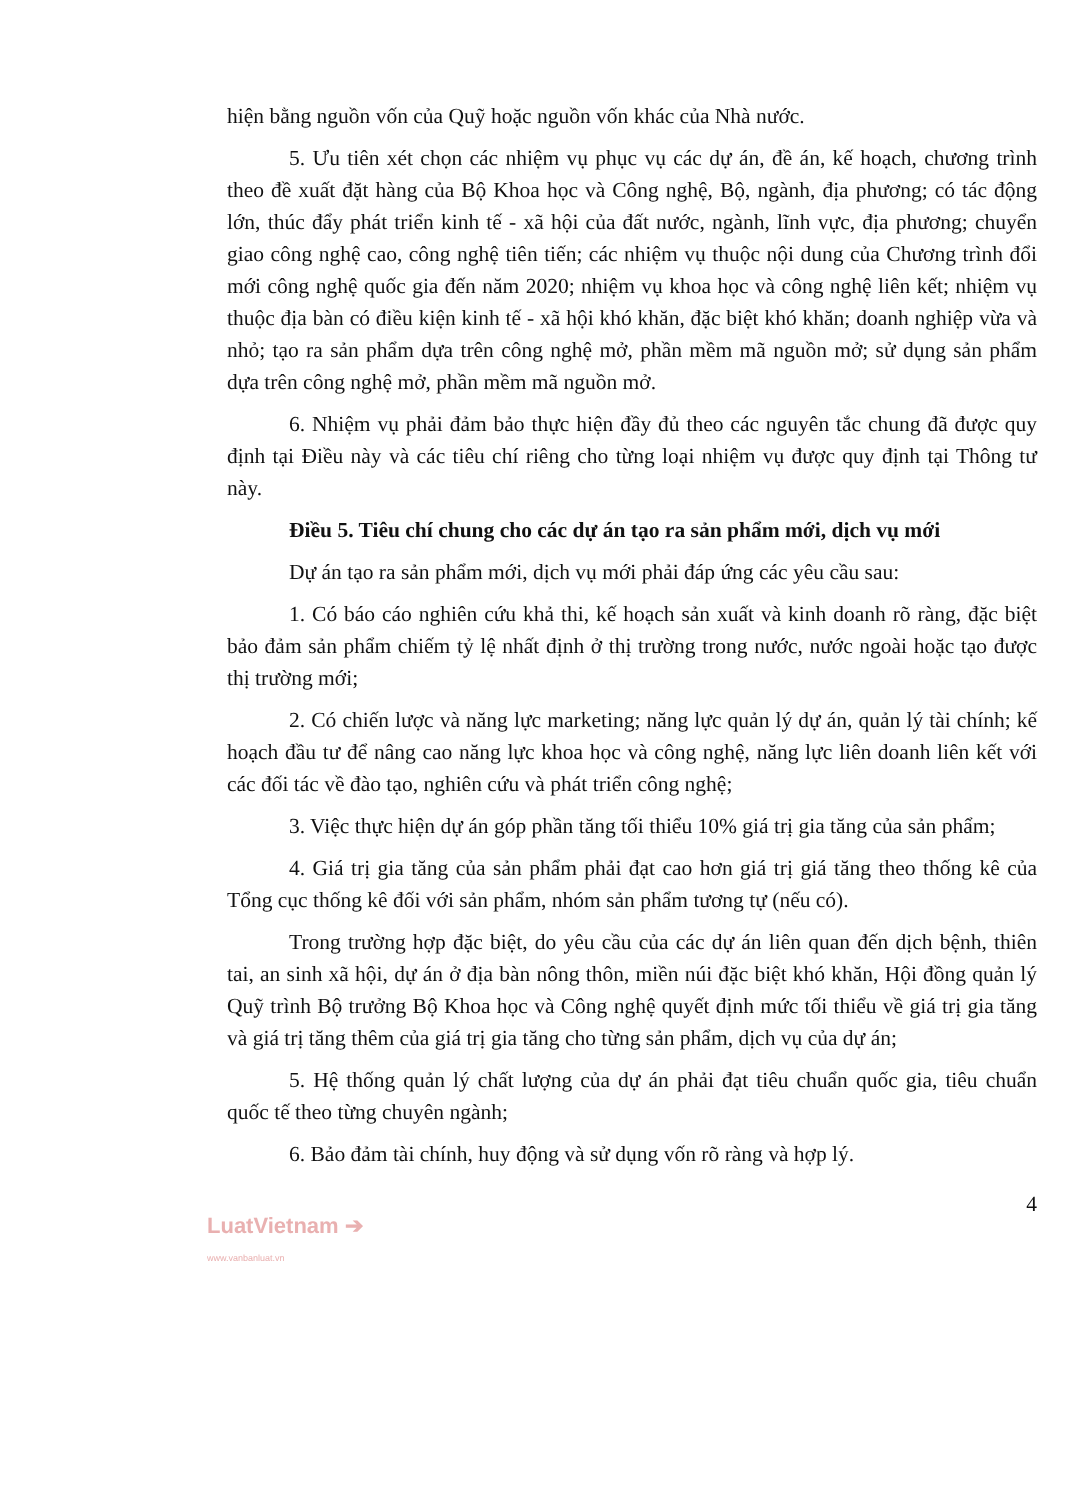hiện bằng nguồn vốn của Quỹ hoặc nguồn vốn khác của Nhà nước.
5. Ưu tiên xét chọn các nhiệm vụ phục vụ các dự án, đề án, kế hoạch, chương trình theo đề xuất đặt hàng của Bộ Khoa học và Công nghệ, Bộ, ngành, địa phương; có tác động lớn, thúc đẩy phát triển kinh tế - xã hội của đất nước, ngành, lĩnh vực, địa phương; chuyển giao công nghệ cao, công nghệ tiên tiến; các nhiệm vụ thuộc nội dung của Chương trình đổi mới công nghệ quốc gia đến năm 2020; nhiệm vụ khoa học và công nghệ liên kết; nhiệm vụ thuộc địa bàn có điều kiện kinh tế - xã hội khó khăn, đặc biệt khó khăn; doanh nghiệp vừa và nhỏ; tạo ra sản phẩm dựa trên công nghệ mở, phần mềm mã nguồn mở; sử dụng sản phẩm dựa trên công nghệ mở, phần mềm mã nguồn mở.
6. Nhiệm vụ phải đảm bảo thực hiện đầy đủ theo các nguyên tắc chung đã được quy định tại Điều này và các tiêu chí riêng cho từng loại nhiệm vụ được quy định tại Thông tư này.
Điều 5. Tiêu chí chung cho các dự án tạo ra sản phẩm mới, dịch vụ mới
Dự án tạo ra sản phẩm mới, dịch vụ mới phải đáp ứng các yêu cầu sau:
1. Có báo cáo nghiên cứu khả thi, kế hoạch sản xuất và kinh doanh rõ ràng, đặc biệt bảo đảm sản phẩm chiếm tỷ lệ nhất định ở thị trường trong nước, nước ngoài hoặc tạo được thị trường mới;
2. Có chiến lược và năng lực marketing; năng lực quản lý dự án, quản lý tài chính; kế hoạch đầu tư để nâng cao năng lực khoa học và công nghệ, năng lực liên doanh liên kết với các đối tác về đào tạo, nghiên cứu và phát triển công nghệ;
3. Việc thực hiện dự án góp phần tăng tối thiểu 10% giá trị gia tăng của sản phẩm;
4. Giá trị gia tăng của sản phẩm phải đạt cao hơn giá trị giá tăng theo thống kê của Tổng cục thống kê đối với sản phẩm, nhóm sản phẩm tương tự (nếu có).
Trong trường hợp đặc biệt, do yêu cầu của các dự án liên quan đến dịch bệnh, thiên tai, an sinh xã hội, dự án ở địa bàn nông thôn, miền núi đặc biệt khó khăn, Hội đồng quản lý Quỹ trình Bộ trưởng Bộ Khoa học và Công nghệ quyết định mức tối thiểu về giá trị gia tăng và giá trị tăng thêm của giá trị gia tăng cho từng sản phẩm, dịch vụ của dự án;
5. Hệ thống quản lý chất lượng của dự án phải đạt tiêu chuẩn quốc gia, tiêu chuẩn quốc tế theo từng chuyên ngành;
6. Bảo đảm tài chính, huy động và sử dụng vốn rõ ràng và hợp lý.
4
LuatVietnam ➔
www.vanbanluat.vn